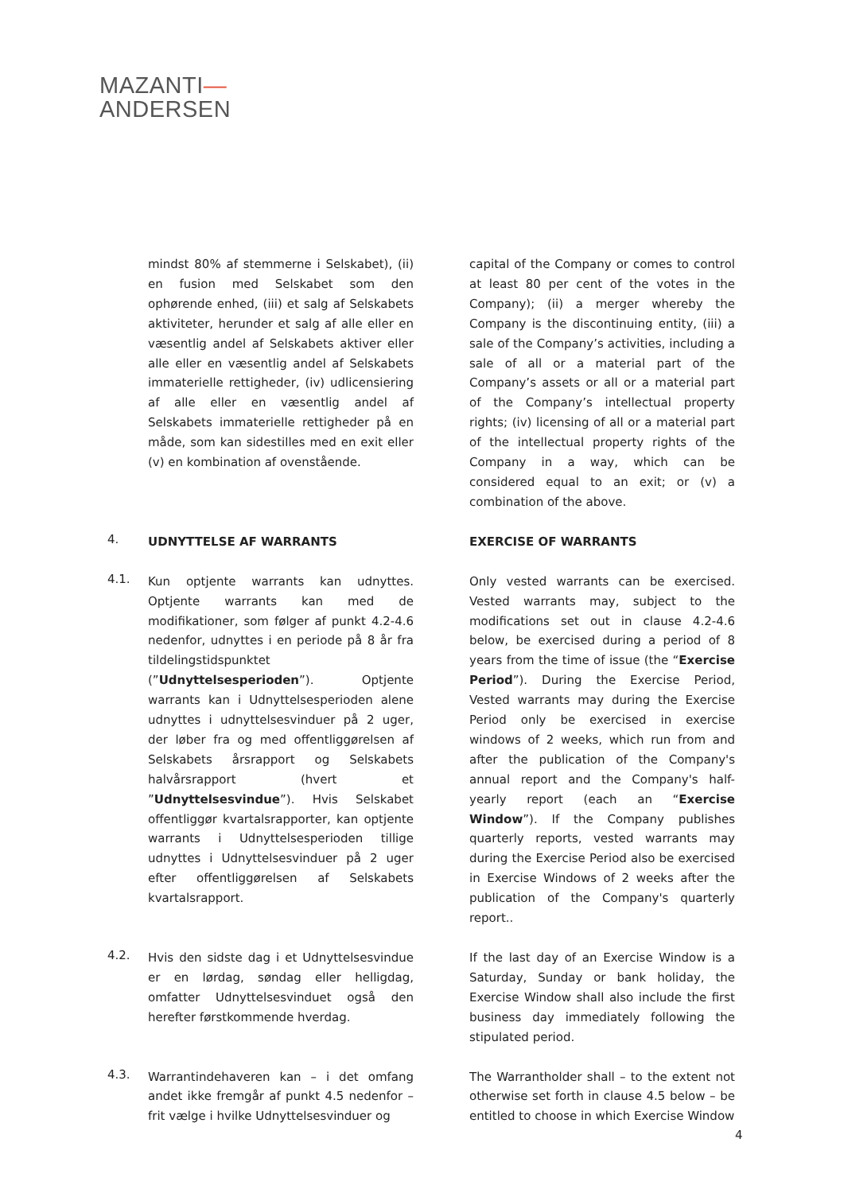MAZANTI—
ANDERSEN
mindst 80% af stemmerne i Selskabet), (ii) en fusion med Selskabet som den ophørende enhed, (iii) et salg af Selskabets aktiviteter, herunder et salg af alle eller en væsentlig andel af Selskabets aktiver eller alle eller en væsentlig andel af Selskabets immaterielle rettigheder, (iv) udlicensiering af alle eller en væsentlig andel af Selskabets immaterielle rettigheder på en måde, som kan sidestilles med en exit eller (v) en kombination af ovenstående.
capital of the Company or comes to control at least 80 per cent of the votes in the Company); (ii) a merger whereby the Company is the discontinuing entity, (iii) a sale of the Company’s activities, including a sale of all or a material part of the Company’s assets or all or a material part of the Company’s intellectual property rights; (iv) licensing of all or a material part of the intellectual property rights of the Company in a way, which can be considered equal to an exit; or (v) a combination of the above.
4.
UDNYTTELSE AF WARRANTS EXERCISE OF WARRANTS
4.1.
Kun optjente warrants kan udnyttes. Optjente warrants kan med de modifikationer, som følger af punkt 4.2-4.6 nedenfor, udnyttes i en periode på 8 år fra tildelingstidspunktet (”Udnyttelsesperioden”). Optjente warrants kan i Udnyttelsesperioden alene udnyttes i udnyttelsesvinduer på 2 uger, der løber fra og med offentliggørelsen af Selskabets årsrapport og Selskabets halvårsrapport (hvert et ”Udnyttelsesvindue”). Hvis Selskabet offentliggør kvartalsrapporter, kan optjente warrants i Udnyttelsesperioden tillige udnyttes i Udnyttelsesvinduer på 2 uger efter offentliggørelsen af Selskabets kvartalsrapport.
Only vested warrants can be exercised. Vested warrants may, subject to the modifications set out in clause 4.2-4.6 below, be exercised during a period of 8 years from the time of issue (the “Exercise Period”). During the Exercise Period, Vested warrants may during the Exercise Period only be exercised in exercise windows of 2 weeks, which run from and after the publication of the Company's annual report and the Company's half-yearly report (each an “Exercise Window”). If the Company publishes quarterly reports, vested warrants may during the Exercise Period also be exercised in Exercise Windows of 2 weeks after the publication of the Company's quarterly report..
4.2.
Hvis den sidste dag i et Udnyttelsesvindue er en lørdag, søndag eller helligdag, omfatter Udnyttelsesvinduet også den herefter førstkommende hverdag.
If the last day of an Exercise Window is a Saturday, Sunday or bank holiday, the Exercise Window shall also include the first business day immediately following the stipulated period.
4.3.
Warrantindehaveren kan – i det omfang andet ikke fremgår af punkt 4.5 nedenfor – frit vælge i hvilke Udnyttelsesvinduer og
The Warrantholder shall – to the extent not otherwise set forth in clause 4.5 below – be entitled to choose in which Exercise Window
4